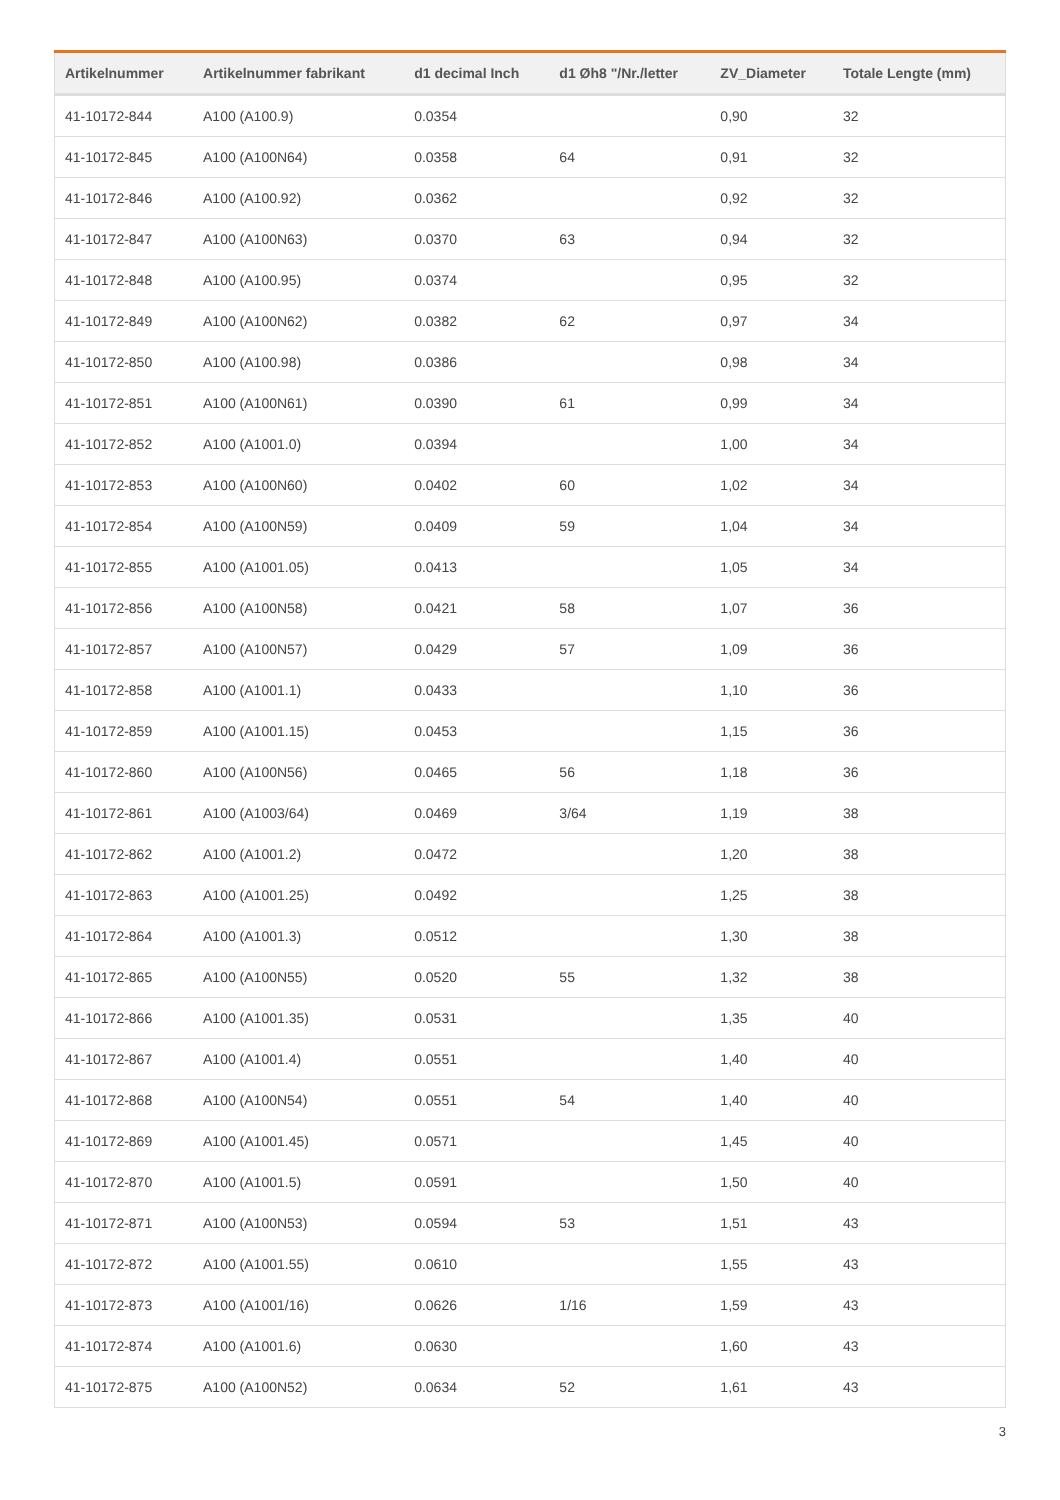| Artikelnummer | Artikelnummer fabrikant | d1 decimal Inch | d1 Øh8 "/Nr./letter | ZV_Diameter | Totale Lengte (mm) |
| --- | --- | --- | --- | --- | --- |
| 41-10172-844 | A100 (A100.9) | 0.0354 | | 0,90 | 32 |
| 41-10172-845 | A100 (A100N64) | 0.0358 | 64 | 0,91 | 32 |
| 41-10172-846 | A100 (A100.92) | 0.0362 | | 0,92 | 32 |
| 41-10172-847 | A100 (A100N63) | 0.0370 | 63 | 0,94 | 32 |
| 41-10172-848 | A100 (A100.95) | 0.0374 | | 0,95 | 32 |
| 41-10172-849 | A100 (A100N62) | 0.0382 | 62 | 0,97 | 34 |
| 41-10172-850 | A100 (A100.98) | 0.0386 | | 0,98 | 34 |
| 41-10172-851 | A100 (A100N61) | 0.0390 | 61 | 0,99 | 34 |
| 41-10172-852 | A100 (A1001.0) | 0.0394 | | 1,00 | 34 |
| 41-10172-853 | A100 (A100N60) | 0.0402 | 60 | 1,02 | 34 |
| 41-10172-854 | A100 (A100N59) | 0.0409 | 59 | 1,04 | 34 |
| 41-10172-855 | A100 (A1001.05) | 0.0413 | | 1,05 | 34 |
| 41-10172-856 | A100 (A100N58) | 0.0421 | 58 | 1,07 | 36 |
| 41-10172-857 | A100 (A100N57) | 0.0429 | 57 | 1,09 | 36 |
| 41-10172-858 | A100 (A1001.1) | 0.0433 | | 1,10 | 36 |
| 41-10172-859 | A100 (A1001.15) | 0.0453 | | 1,15 | 36 |
| 41-10172-860 | A100 (A100N56) | 0.0465 | 56 | 1,18 | 36 |
| 41-10172-861 | A100 (A1003/64) | 0.0469 | 3/64 | 1,19 | 38 |
| 41-10172-862 | A100 (A1001.2) | 0.0472 | | 1,20 | 38 |
| 41-10172-863 | A100 (A1001.25) | 0.0492 | | 1,25 | 38 |
| 41-10172-864 | A100 (A1001.3) | 0.0512 | | 1,30 | 38 |
| 41-10172-865 | A100 (A100N55) | 0.0520 | 55 | 1,32 | 38 |
| 41-10172-866 | A100 (A1001.35) | 0.0531 | | 1,35 | 40 |
| 41-10172-867 | A100 (A1001.4) | 0.0551 | | 1,40 | 40 |
| 41-10172-868 | A100 (A100N54) | 0.0551 | 54 | 1,40 | 40 |
| 41-10172-869 | A100 (A1001.45) | 0.0571 | | 1,45 | 40 |
| 41-10172-870 | A100 (A1001.5) | 0.0591 | | 1,50 | 40 |
| 41-10172-871 | A100 (A100N53) | 0.0594 | 53 | 1,51 | 43 |
| 41-10172-872 | A100 (A1001.55) | 0.0610 | | 1,55 | 43 |
| 41-10172-873 | A100 (A1001/16) | 0.0626 | 1/16 | 1,59 | 43 |
| 41-10172-874 | A100 (A1001.6) | 0.0630 | | 1,60 | 43 |
| 41-10172-875 | A100 (A100N52) | 0.0634 | 52 | 1,61 | 43 |
3